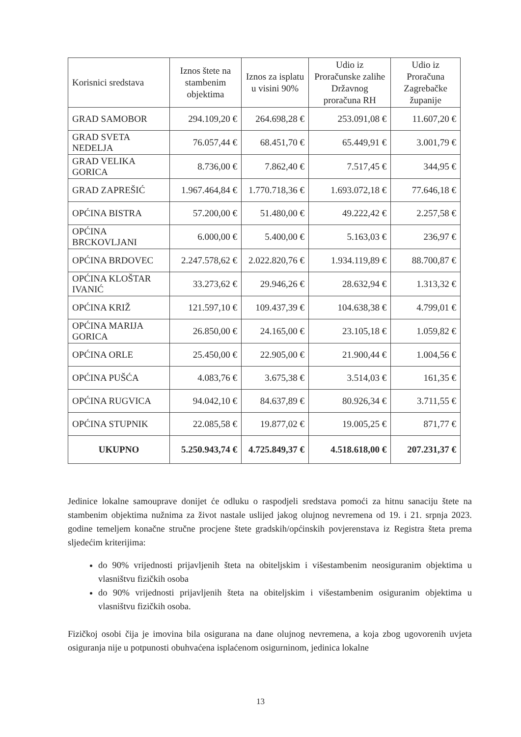| Korisnici sredstava | Iznos štete na stambenim objektima | Iznos za isplatu u visini 90% | Udio iz Proračunske zalihe Državnog proračuna RH | Udio iz Proračuna Zagrebačke županije |
| --- | --- | --- | --- | --- |
| GRAD SAMOBOR | 294.109,20 € | 264.698,28 € | 253.091,08 € | 11.607,20 € |
| GRAD SVETA NEDELJA | 76.057,44 € | 68.451,70 € | 65.449,91 € | 3.001,79 € |
| GRAD VELIKA GORICA | 8.736,00 € | 7.862,40 € | 7.517,45 € | 344,95 € |
| GRAD ZAPREŠIĆ | 1.967.464,84 € | 1.770.718,36 € | 1.693.072,18 € | 77.646,18 € |
| OPĆINA BISTRA | 57.200,00 € | 51.480,00 € | 49.222,42 € | 2.257,58 € |
| OPĆINA BRCKOVLJANI | 6.000,00 € | 5.400,00 € | 5.163,03 € | 236,97 € |
| OPĆINA BRDOVEC | 2.247.578,62 € | 2.022.820,76 € | 1.934.119,89 € | 88.700,87 € |
| OPĆINA KLOŠTAR IVANIĆ | 33.273,62 € | 29.946,26 € | 28.632,94 € | 1.313,32 € |
| OPĆINA KRIŽ | 121.597,10 € | 109.437,39 € | 104.638,38 € | 4.799,01 € |
| OPĆINA MARIJA GORICA | 26.850,00 € | 24.165,00 € | 23.105,18 € | 1.059,82 € |
| OPĆINA ORLE | 25.450,00 € | 22.905,00 € | 21.900,44 € | 1.004,56 € |
| OPĆINA PUŠĆA | 4.083,76 € | 3.675,38 € | 3.514,03 € | 161,35 € |
| OPĆINA RUGVICA | 94.042,10 € | 84.637,89 € | 80.926,34 € | 3.711,55 € |
| OPĆINA STUPNIK | 22.085,58 € | 19.877,02 € | 19.005,25 € | 871,77 € |
| UKUPNO | 5.250.943,74 € | 4.725.849,37 € | 4.518.618,00 € | 207.231,37 € |
Jedinice lokalne samouprave donijet će odluku o raspodjeli sredstava pomoći za hitnu sanaciju štete na stambenim objektima nužnima za život nastale uslijed jakog olujnog nevremena od 19. i 21. srpnja 2023. godine temeljem konačne stručne procjene štete gradskih/općinskih povjerenstava iz Registra šteta prema sljedećim kriterijima:
do 90% vrijednosti prijavljenih šteta na obiteljskim i višestambenim neosiguranim objektima u vlasništvu fizičkih osoba
do 90% vrijednosti prijavljenih šteta na obiteljskim i višestambenim osiguranim objektima u vlasništvu fizičkih osoba.
Fizičkoj osobi čija je imovina bila osigurana na dane olujnog nevremena, a koja zbog ugovorenih uvjeta osiguranja nije u potpunosti obuhvaćena isplaćenom osigurninom, jedinica lokalne
13